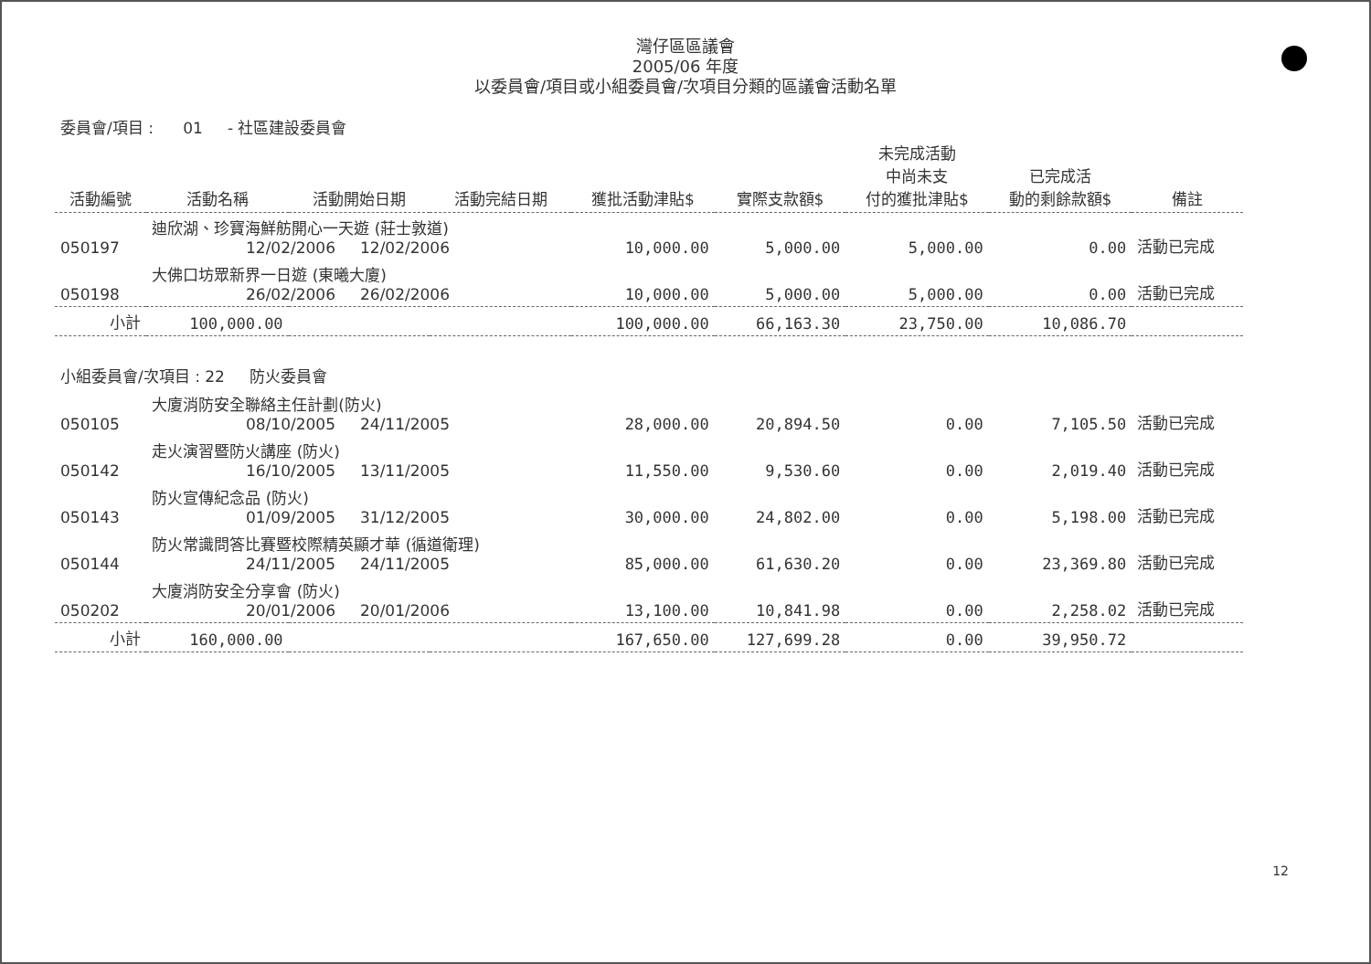灣仔區區議會
2005/06 年度
以委員會/項目或小組委員會/次項目分類的區議會活動名單
委員會/項目 : 01 - 社區建設委員會
| 活動編號 | 活動名稱 | 活動開始日期 | 活動完結日期 | 獲批活動津貼$ | 實際支款額$ | 未完成活動 中尚未支 付的獲批津貼$ | 已完成活 動的剩餘款額$ | 備註 |
| --- | --- | --- | --- | --- | --- | --- | --- | --- |
| 050197 | 迪欣湖、珍寶海鮮舫開心一天遊 (莊士敦道) 12/02/2006 12/02/2006 | | | 10,000.00 | 5,000.00 | 5,000.00 | 0.00 | 活動已完成 |
| 050198 | 大佛口坊眾新界一日遊 (東曦大廈) 26/02/2006 26/02/2006 | | | 10,000.00 | 5,000.00 | 5,000.00 | 0.00 | 活動已完成 |
| 小計 | 100,000.00 | | | 100,000.00 | 66,163.30 | 23,750.00 | 10,086.70 | |
| 小組委員會/次項目 : 22 防火委員會 | | | | | | | | |
| 050105 | 大廈消防安全聯絡主任計劃(防火) 08/10/2005 24/11/2005 | | | 28,000.00 | 20,894.50 | 0.00 | 7,105.50 | 活動已完成 |
| 050142 | 走火演習暨防火講座 (防火) 16/10/2005 13/11/2005 | | | 11,550.00 | 9,530.60 | 0.00 | 2,019.40 | 活動已完成 |
| 050143 | 防火宣傳紀念品 (防火) 01/09/2005 31/12/2005 | | | 30,000.00 | 24,802.00 | 0.00 | 5,198.00 | 活動已完成 |
| 050144 | 防火常識問答比賽暨校際精英顯才華 (循道衛理) 24/11/2005 24/11/2005 | | | 85,000.00 | 61,630.20 | 0.00 | 23,369.80 | 活動已完成 |
| 050202 | 大廈消防安全分享會 (防火) 20/01/2006 20/01/2006 | | | 13,100.00 | 10,841.98 | 0.00 | 2,258.02 | 活動已完成 |
| 小計 | 160,000.00 | | | 167,650.00 | 127,699.28 | 0.00 | 39,950.72 | |
12